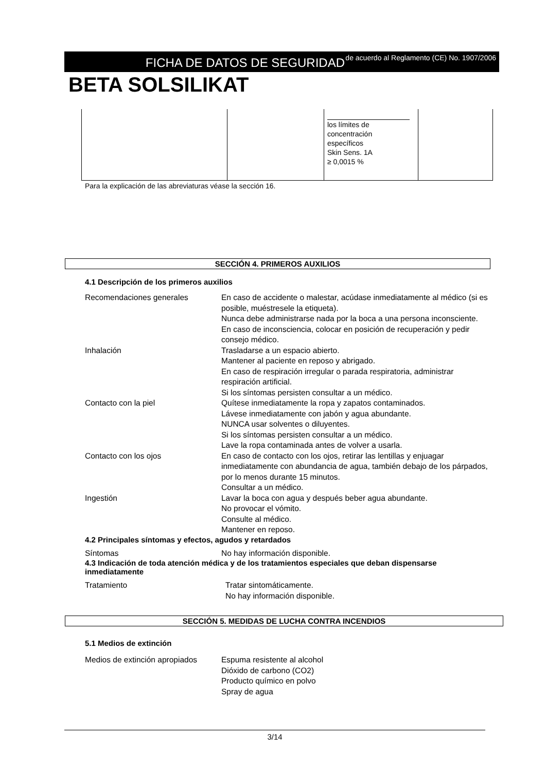FICHA DE DATOS DE SEGURIDAD
de acuerdo al Reglamento (CE) No. 1907/2006
BETA SOLSILIKAT
| | | los límites de concentración específicos Skin Sens. 1A ≥ 0,0015 % | |
Para la explicación de las abreviaturas véase la sección 16.
SECCIÓN 4. PRIMEROS AUXILIOS
4.1 Descripción de los primeros auxilios
Recomendaciones generales En caso de accidente o malestar, acúdase inmediatamente al médico (si es posible, muéstresele la etiqueta).
Nunca debe administrarse nada por la boca a una persona inconsciente.
En caso de inconsciencia, colocar en posición de recuperación y pedir consejo médico.
Inhalación Trasladarse a un espacio abierto.
Mantener al paciente en reposo y abrigado.
En caso de respiración irregular o parada respiratoria, administrar respiración artificial.
Si los síntomas persisten consultar a un médico.
Contacto con la piel Quítese inmediatamente la ropa y zapatos contaminados.
Lávese inmediatamente con jabón y agua abundante.
NUNCA usar solventes o diluyentes.
Si los síntomas persisten consultar a un médico.
Lave la ropa contaminada antes de volver a usarla.
Contacto con los ojos En caso de contacto con los ojos, retirar las lentillas y enjuagar inmediatamente con abundancia de agua, también debajo de los párpados, por lo menos durante 15 minutos.
Consultar a un médico.
Ingestión Lavar la boca con agua y después beber agua abundante.
No provocar el vómito.
Consulte al médico.
Mantener en reposo.
4.2 Principales síntomas y efectos, agudos y retardados
Síntomas No hay información disponible.
4.3 Indicación de toda atención médica y de los tratamientos especiales que deban dispensarse inmediatamente
Tratamiento Tratar sintomáticamente.
No hay información disponible.
SECCIÓN 5. MEDIDAS DE LUCHA CONTRA INCENDIOS
5.1 Medios de extinción
Medios de extinción apropiados
Espuma resistente al alcohol
Dióxido de carbono (CO2)
Producto químico en polvo
Spray de agua
3/14